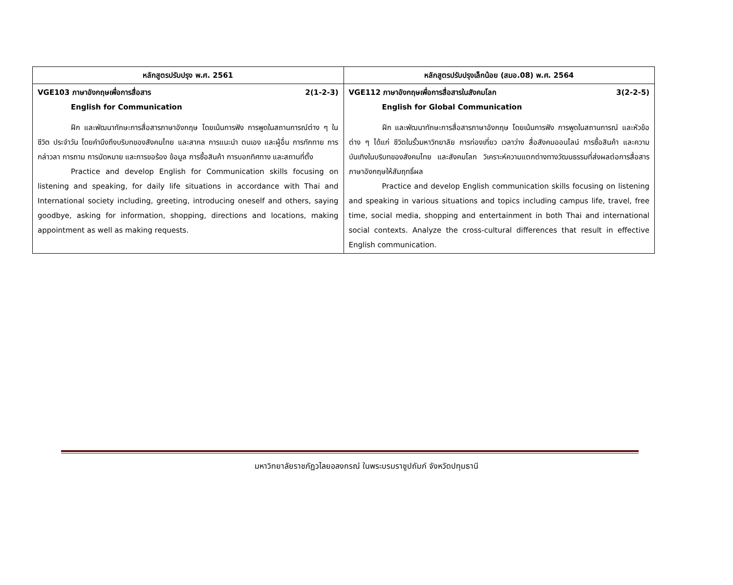| หลักสูตรปรับปรุง พ.ศ. 2561 | หลักสูตรปรับปรุงเล็กน้อย (สมอ.08) พ.ศ. 2564 |
| --- | --- |
| VGE103 ภาษาอังกฤษเพื่อการสื่อสาร 2(1-2-3) English for Communication ฝึก และพัฒนาทักษะการสื่อสารภาษาอังกฤษ โดยเน้นการฟัง การพูดในสถานการณ์ต่าง ๆ ในชีวิต ประจำวัน โดยคำนึงถึงบริบทของสังคมไทย และสากล การแนะนำ ตนเอง และผู้อื่น การทักทาย การกล่าวลา การถาม การนัดหมาย และการขอร้อง ข้อมูล การซื้อสินค้า การบอกทิศทาง และสถานที่ตั้ง Practice and develop English for Communication skills focusing on listening and speaking, for daily life situations in accordance with Thai and International society including, greeting, introducing oneself and others, saying goodbye, asking for information, shopping, directions and locations, making appointment as well as making requests. | VGE112 ภาษาอังกฤษเพื่อการสื่อสารในสังคมโลก 3(2-2-5) English for Global Communication ฝึก และพัฒนาทักษะการสื่อสารภาษาอังกฤษ โดยเน้นการฟัง การพูดในสถานการณ์ และหัวข้อต่าง ๆ ได้แก่ ชีวิตในรั้วมหาวิทยาลัย การท่องเที่ยว เวลาว่าง สื่อสังคมออนไลน์ การซื้อสินค้า และความบันเทิงในบริบทของสังคมไทย และสังคมโลก วิเคราะห์ความแตกต่างทางวัฒนธรรมที่ส่งผลต่อการสื่อสารภาษาอังกฤษให้สัมฤทธิ์ผล Practice and develop English communication skills focusing on listening and speaking in various situations and topics including campus life, travel, free time, social media, shopping and entertainment in both Thai and international social contexts. Analyze the cross-cultural differences that result in effective English communication. |
มหาวิทยาลัยราชภัฏวไลยอลงกรณ์ ในพระบรมราชูปถัมภ์ จังหวัดปทุมธานี